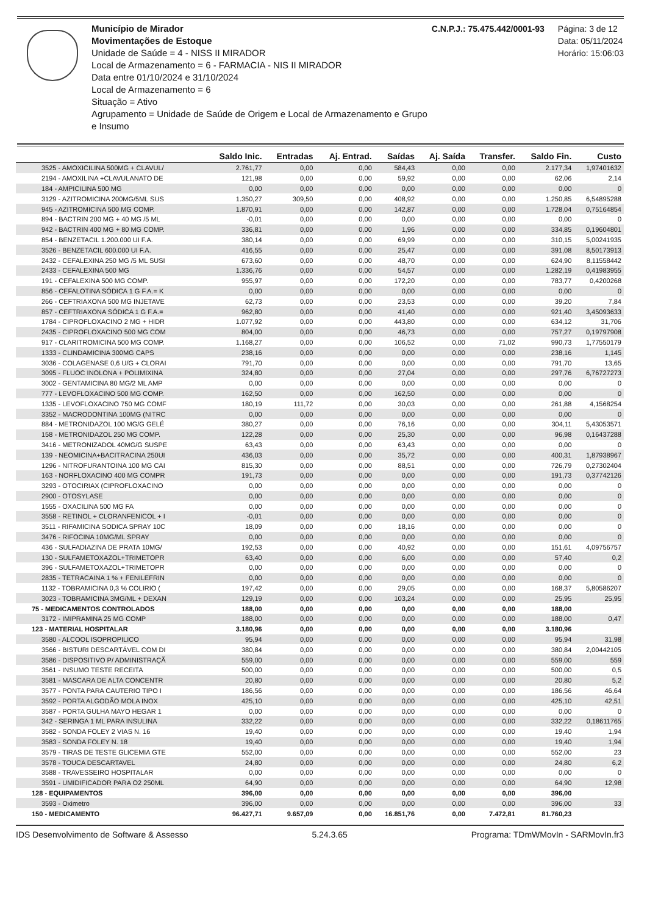Município de Mirador
Movimentações de Estoque
Unidade de Saúde = 4 - NISS II MIRADOR
Local de Armazenamento = 6 - FARMACIA - NIS II MIRADOR
Data entre 01/10/2024 e 31/10/2024
Local de Armazenamento = 6
Situação = Ativo
Agrupamento = Unidade de Saúde de Origem e Local de Armazenamento e Grupo e Insumo
C.N.P.J.: 75.475.442/0001-93 Página: 3 de 12
Data: 05/11/2024
Horário: 15:06:03
| | Saldo Inic. | Entradas | Aj. Entrad. | Saídas | Aj. Saída | Transfer. | Saldo Fin. | Custo |
| --- | --- | --- | --- | --- | --- | --- | --- | --- |
| 3525 - AMOXICILINA 500MG + CLAVUL/ | 2.761,77 | 0,00 | 0,00 | 584,43 | 0,00 | 0,00 | 2.177,34 | 1,97401632 |
| 2194 - AMOXILINA +CLAVULANATO DE | 121,98 | 0,00 | 0,00 | 59,92 | 0,00 | 0,00 | 62,06 | 2,14 |
| 184 - AMPICILINA 500 MG | 0,00 | 0,00 | 0,00 | 0,00 | 0,00 | 0,00 | 0,00 | 0 |
| 3129 - AZITROMICINA 200MG/5ML SUS | 1.350,27 | 309,50 | 0,00 | 408,92 | 0,00 | 0,00 | 1.250,85 | 6,54895288 |
| 945 - AZITROMICINA 500 MG COMP. | 1.870,91 | 0,00 | 0,00 | 142,87 | 0,00 | 0,00 | 1.728,04 | 0,75164854 |
| 894 - BACTRIN 200 MG + 40 MG /5 ML | -0,01 | 0,00 | 0,00 | 0,00 | 0,00 | 0,00 | 0,00 | 0 |
| 942 - BACTRIN 400 MG + 80 MG COMP. | 336,81 | 0,00 | 0,00 | 1,96 | 0,00 | 0,00 | 334,85 | 0,19604801 |
| 854 - BENZETACIL 1.200.000 UI F.A. | 380,14 | 0,00 | 0,00 | 69,99 | 0,00 | 0,00 | 310,15 | 5,00241935 |
| 3526 - BENZETACIL 600.000 UI F.A. | 416,55 | 0,00 | 0,00 | 25,47 | 0,00 | 0,00 | 391,08 | 8,50173913 |
| 2432 - CEFALEXINA 250 MG /5 ML SUSI | 673,60 | 0,00 | 0,00 | 48,70 | 0,00 | 0,00 | 624,90 | 8,11558442 |
| 2433 - CEFALEXINA 500 MG | 1.336,76 | 0,00 | 0,00 | 54,57 | 0,00 | 0,00 | 1.282,19 | 0,41983955 |
| 191 - CEFALEXINA 500 MG COMP. | 955,97 | 0,00 | 0,00 | 172,20 | 0,00 | 0,00 | 783,77 | 0,4200268 |
| 856 - CEFALOTINA SÓDICA 1 G F.A.= K | 0,00 | 0,00 | 0,00 | 0,00 | 0,00 | 0,00 | 0,00 | 0 |
| 266 - CEFTRIAXONA 500 MG INJETAVE | 62,73 | 0,00 | 0,00 | 23,53 | 0,00 | 0,00 | 39,20 | 7,84 |
| 857 - CEFTRIAXONA SÓDICA 1 G F.A.= | 962,80 | 0,00 | 0,00 | 41,40 | 0,00 | 0,00 | 921,40 | 3,45093633 |
| 1784 - CIPROFLOXACINO 2 MG + HIDR | 1.077,92 | 0,00 | 0,00 | 443,80 | 0,00 | 0,00 | 634,12 | 31,706 |
| 2435 - CIPROFLOXACINO 500 MG COM | 804,00 | 0,00 | 0,00 | 46,73 | 0,00 | 0,00 | 757,27 | 0,19797908 |
| 917 - CLARITROMICINA 500 MG COMP. | 1.168,27 | 0,00 | 0,00 | 106,52 | 0,00 | 71,02 | 990,73 | 1,77550179 |
| 1333 - CLINDAMICINA 300MG CAPS | 238,16 | 0,00 | 0,00 | 0,00 | 0,00 | 0,00 | 238,16 | 1,145 |
| 3036 - COLAGENASE 0,6 U/G + CLORAI | 791,70 | 0,00 | 0,00 | 0,00 | 0,00 | 0,00 | 791,70 | 13,65 |
| 3095 - FLUOC INOLONA + POLIMIXINA | 324,80 | 0,00 | 0,00 | 27,04 | 0,00 | 0,00 | 297,76 | 6,76727273 |
| 3002 - GENTAMICINA 80 MG/2 ML AMP | 0,00 | 0,00 | 0,00 | 0,00 | 0,00 | 0,00 | 0,00 | 0 |
| 777 - LEVOFLOXACINO 500 MG COMP. | 162,50 | 0,00 | 0,00 | 162,50 | 0,00 | 0,00 | 0,00 | 0 |
| 1335 - LEVOFLOXACINO 750 MG COMF | 180,19 | 111,72 | 0,00 | 30,03 | 0,00 | 0,00 | 261,88 | 4,1568254 |
| 3352 - MACRODONTINA 100MG (NITRC | 0,00 | 0,00 | 0,00 | 0,00 | 0,00 | 0,00 | 0,00 | 0 |
| 884 - METRONIDAZOL 100 MG/G GELÉ | 380,27 | 0,00 | 0,00 | 76,16 | 0,00 | 0,00 | 304,11 | 5,43053571 |
| 158 - METRONIDAZOL 250 MG COMP. | 122,28 | 0,00 | 0,00 | 25,30 | 0,00 | 0,00 | 96,98 | 0,16437288 |
| 3416 - METRONIZADOL 40MG/G SUSPE | 63,43 | 0,00 | 0,00 | 63,43 | 0,00 | 0,00 | 0,00 | 0 |
| 139 - NEOMICINA+BACITRACINA 250UI | 436,03 | 0,00 | 0,00 | 35,72 | 0,00 | 0,00 | 400,31 | 1,87938967 |
| 1296 - NITROFURANTOINA 100 MG CAI | 815,30 | 0,00 | 0,00 | 88,51 | 0,00 | 0,00 | 726,79 | 0,27302404 |
| 163 - NORFLOXACINO 400 MG COMPR | 191,73 | 0,00 | 0,00 | 0,00 | 0,00 | 0,00 | 191,73 | 0,37742126 |
| 3293 - OTOCIRIAX (CIPROFLOXACINO | 0,00 | 0,00 | 0,00 | 0,00 | 0,00 | 0,00 | 0,00 | 0 |
| 2900 - OTOSYLASE | 0,00 | 0,00 | 0,00 | 0,00 | 0,00 | 0,00 | 0,00 | 0 |
| 1555 - OXACILINA 500 MG FA | 0,00 | 0,00 | 0,00 | 0,00 | 0,00 | 0,00 | 0,00 | 0 |
| 3558 - RETINOL + CLORANFENICOL + I | -0,01 | 0,00 | 0,00 | 0,00 | 0,00 | 0,00 | 0,00 | 0 |
| 3511 - RIFAMICINA SODICA SPRAY 10C | 18,09 | 0,00 | 0,00 | 18,16 | 0,00 | 0,00 | 0,00 | 0 |
| 3476 - RIFOCINA 10MG/ML SPRAY | 0,00 | 0,00 | 0,00 | 0,00 | 0,00 | 0,00 | 0,00 | 0 |
| 436 - SULFADIAZINA DE PRATA 10MG/ | 192,53 | 0,00 | 0,00 | 40,92 | 0,00 | 0,00 | 151,61 | 4,09756757 |
| 130 - SULFAMETOXAZOL+TRIMETOPR | 63,40 | 0,00 | 0,00 | 6,00 | 0,00 | 0,00 | 57,40 | 0,2 |
| 396 - SULFAMETOXAZOL+TRIMETOPR | 0,00 | 0,00 | 0,00 | 0,00 | 0,00 | 0,00 | 0,00 | 0 |
| 2835 - TETRACAINA 1 % + FENILEFRIN | 0,00 | 0,00 | 0,00 | 0,00 | 0,00 | 0,00 | 0,00 | 0 |
| 1132 - TOBRAMICINA 0,3 % COLIRIO ( | 197,42 | 0,00 | 0,00 | 29,05 | 0,00 | 0,00 | 168,37 | 5,80586207 |
| 3023 - TOBRAMICINA 3MG/ML + DEXAN | 129,19 | 0,00 | 0,00 | 103,24 | 0,00 | 0,00 | 25,95 | 25,95 |
| 75 - MEDICAMENTOS CONTROLADOS | 188,00 | 0,00 | 0,00 | 0,00 | 0,00 | 0,00 | 188,00 | |
| 3172 - IMIPRAMINA 25 MG COMP | 188,00 | 0,00 | 0,00 | 0,00 | 0,00 | 0,00 | 188,00 | 0,47 |
| 123 - MATERIAL HOSPITALAR | 3.180,96 | 0,00 | 0,00 | 0,00 | 0,00 | 0,00 | 3.180,96 | |
| 3580 - ALCOOL ISOPROPILICO | 95,94 | 0,00 | 0,00 | 0,00 | 0,00 | 0,00 | 95,94 | 31,98 |
| 3566 - BISTURI DESCARTÁVEL COM DI | 380,84 | 0,00 | 0,00 | 0,00 | 0,00 | 0,00 | 380,84 | 2,00442105 |
| 3586 - DISPOSITIVO P/ ADMINISTRAÇÃ | 559,00 | 0,00 | 0,00 | 0,00 | 0,00 | 0,00 | 559,00 | 559 |
| 3561 - INSUMO TESTE RECEITA | 500,00 | 0,00 | 0,00 | 0,00 | 0,00 | 0,00 | 500,00 | 0,5 |
| 3581 - MASCARA DE ALTA CONCENTR | 20,80 | 0,00 | 0,00 | 0,00 | 0,00 | 0,00 | 20,80 | 5,2 |
| 3577 - PONTA PARA CAUTERIO TIPO I | 186,56 | 0,00 | 0,00 | 0,00 | 0,00 | 0,00 | 186,56 | 46,64 |
| 3592 - PORTA ALGODÃO MOLA INOX | 425,10 | 0,00 | 0,00 | 0,00 | 0,00 | 0,00 | 425,10 | 42,51 |
| 3587 - PORTA GULHA MAYO HEGAR 1 | 0,00 | 0,00 | 0,00 | 0,00 | 0,00 | 0,00 | 0,00 | 0 |
| 342 - SERINGA 1 ML PARA INSULINA | 332,22 | 0,00 | 0,00 | 0,00 | 0,00 | 0,00 | 332,22 | 0,18611765 |
| 3582 - SONDA FOLEY 2 VIAS N. 16 | 19,40 | 0,00 | 0,00 | 0,00 | 0,00 | 0,00 | 19,40 | 1,94 |
| 3583 - SONDA FOLEY N. 18 | 19,40 | 0,00 | 0,00 | 0,00 | 0,00 | 0,00 | 19,40 | 1,94 |
| 3579 - TIRAS DE TESTE GLICEMIA GTE | 552,00 | 0,00 | 0,00 | 0,00 | 0,00 | 0,00 | 552,00 | 23 |
| 3578 - TOUCA DESCARTAVEL | 24,80 | 0,00 | 0,00 | 0,00 | 0,00 | 0,00 | 24,80 | 6,2 |
| 3588 - TRAVESSEIRO HOSPITALAR | 0,00 | 0,00 | 0,00 | 0,00 | 0,00 | 0,00 | 0,00 | 0 |
| 3591 - UMIDIFICADOR PARA O2 250ML | 64,90 | 0,00 | 0,00 | 0,00 | 0,00 | 0,00 | 64,90 | 12,98 |
| 128 - EQUIPAMENTOS | 396,00 | 0,00 | 0,00 | 0,00 | 0,00 | 0,00 | 396,00 | |
| 3593 - Oximetro | 396,00 | 0,00 | 0,00 | 0,00 | 0,00 | 0,00 | 396,00 | 33 |
| 150 - MEDICAMENTO | 96.427,71 | 9.657,09 | 0,00 | 16.851,76 | 0,00 | 7.472,81 | 81.760,23 | |
IDS Desenvolvimento de Software & Assesso 5.24.3.65 Programa: TDmWMovIn - SARMovIn.fr3